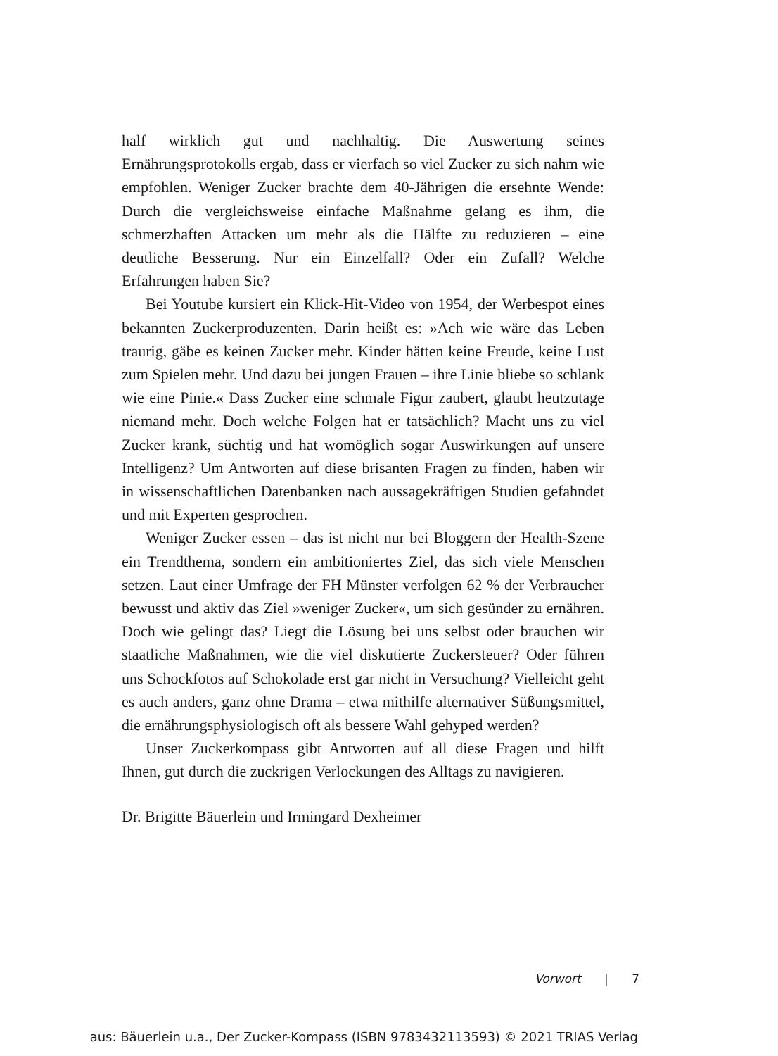half wirklich gut und nachhaltig. Die Auswertung seines Ernährungsprotokolls ergab, dass er vierfach so viel Zucker zu sich nahm wie empfohlen. Weniger Zucker brachte dem 40-Jährigen die ersehnte Wende: Durch die vergleichsweise einfache Maßnahme gelang es ihm, die schmerzhaften Attacken um mehr als die Hälfte zu reduzieren – eine deutliche Besserung. Nur ein Einzelfall? Oder ein Zufall? Welche Erfahrungen haben Sie?
Bei Youtube kursiert ein Klick-Hit-Video von 1954, der Werbespot eines bekannten Zuckerproduzenten. Darin heißt es: »Ach wie wäre das Leben traurig, gäbe es keinen Zucker mehr. Kinder hätten keine Freude, keine Lust zum Spielen mehr. Und dazu bei jungen Frauen – ihre Linie bliebe so schlank wie eine Pinie.« Dass Zucker eine schmale Figur zaubert, glaubt heutzutage niemand mehr. Doch welche Folgen hat er tatsächlich? Macht uns zu viel Zucker krank, süchtig und hat womöglich sogar Auswirkungen auf unsere Intelligenz? Um Antworten auf diese brisanten Fragen zu finden, haben wir in wissenschaftlichen Datenbanken nach aussagekräftigen Studien gefahndet und mit Experten gesprochen.
Weniger Zucker essen – das ist nicht nur bei Bloggern der Health-Szene ein Trendthema, sondern ein ambitioniertes Ziel, das sich viele Menschen setzen. Laut einer Umfrage der FH Münster verfolgen 62 % der Verbraucher bewusst und aktiv das Ziel »weniger Zucker«, um sich gesünder zu ernähren. Doch wie gelingt das? Liegt die Lösung bei uns selbst oder brauchen wir staatliche Maßnahmen, wie die viel diskutierte Zuckersteuer? Oder führen uns Schockfotos auf Schokolade erst gar nicht in Versuchung? Vielleicht geht es auch anders, ganz ohne Drama – etwa mithilfe alternativer Süßungsmittel, die ernährungsphysiologisch oft als bessere Wahl gehyped werden?
Unser Zuckerkompass gibt Antworten auf all diese Fragen und hilft Ihnen, gut durch die zuckrigen Verlockungen des Alltags zu navigieren.
Dr. Brigitte Bäuerlein und Irmingard Dexheimer
Vorwort | 7
aus: Bäuerlein u.a., Der Zucker-Kompass (ISBN 9783432113593) © 2021 TRIAS Verlag